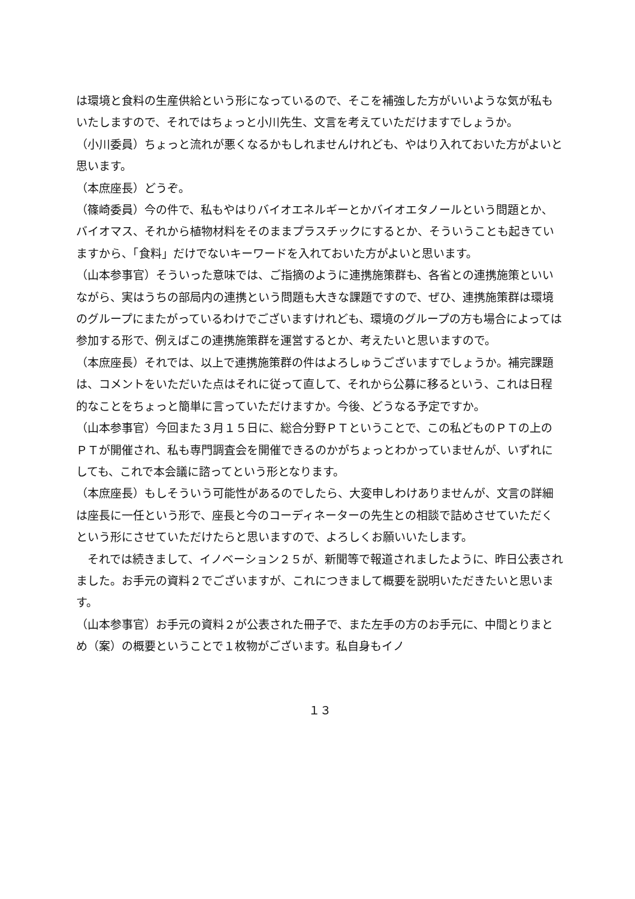は環境と食料の生産供給という形になっているので、そこを補強した方がいいような気が私もいたしますので、それではちょっと小川先生、文言を考えていただけますでしょうか。
（小川委員）ちょっと流れが悪くなるかもしれませんけれども、やはり入れておいた方がよいと思います。
（本庶座長）どうぞ。
（篠崎委員）今の件で、私もやはりバイオエネルギーとかバイオエタノールという問題とか、バイオマス、それから植物材料をそのままプラスチックにするとか、そういうことも起きていますから、「食料」だけでないキーワードを入れておいた方がよいと思います。
（山本参事官）そういった意味では、ご指摘のように連携施策群も、各省との連携施策といいながら、実はうちの部局内の連携という問題も大きな課題ですので、ぜひ、連携施策群は環境のグループにまたがっているわけでございますけれども、環境のグループの方も場合によっては参加する形で、例えばこの連携施策群を運営するとか、考えたいと思いますので。
（本庶座長）それでは、以上で連携施策群の件はよろしゅうございますでしょうか。補完課題は、コメントをいただいた点はそれに従って直して、それから公募に移るという、これは日程的なことをちょっと簡単に言っていただけますか。今後、どうなる予定ですか。
（山本参事官）今回また３月１５日に、総合分野ＰＴということで、この私どものＰＴの上のＰＴが開催され、私も専門調査会を開催できるのかがちょっとわかっていませんが、いずれにしても、これで本会議に諮ってという形となります。
（本庶座長）もしそういう可能性があるのでしたら、大変申しわけありませんが、文言の詳細は座長に一任という形で、座長と今のコーディネーターの先生との相談で詰めさせていただくという形にさせていただけたらと思いますので、よろしくお願いいたします。
　それでは続きまして、イノベーション２５が、新聞等で報道されましたように、昨日公表されました。お手元の資料２でございますが、これにつきまして概要を説明いただきたいと思います。
（山本参事官）お手元の資料２が公表された冊子で、また左手の方のお手元に、中間とりまとめ（案）の概要ということで１枚物がございます。私自身もイノ
１３